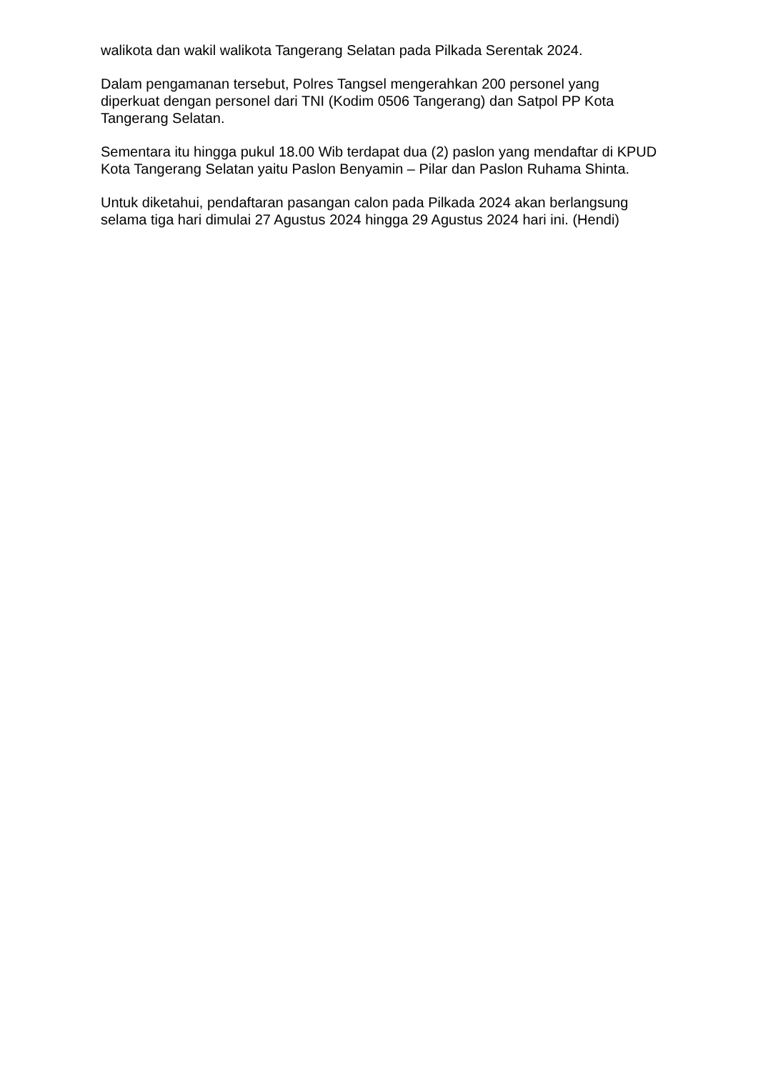walikota dan wakil walikota Tangerang Selatan pada Pilkada Serentak 2024.
Dalam pengamanan tersebut, Polres Tangsel mengerahkan 200 personel yang diperkuat dengan personel dari TNI (Kodim 0506 Tangerang) dan Satpol PP Kota Tangerang Selatan.
Sementara itu hingga pukul 18.00 Wib terdapat dua (2) paslon yang mendaftar di KPUD Kota Tangerang Selatan yaitu Paslon Benyamin – Pilar dan Paslon Ruhama Shinta.
Untuk diketahui, pendaftaran pasangan calon pada Pilkada 2024 akan berlangsung selama tiga hari dimulai 27 Agustus 2024 hingga 29 Agustus 2024 hari ini. (Hendi)